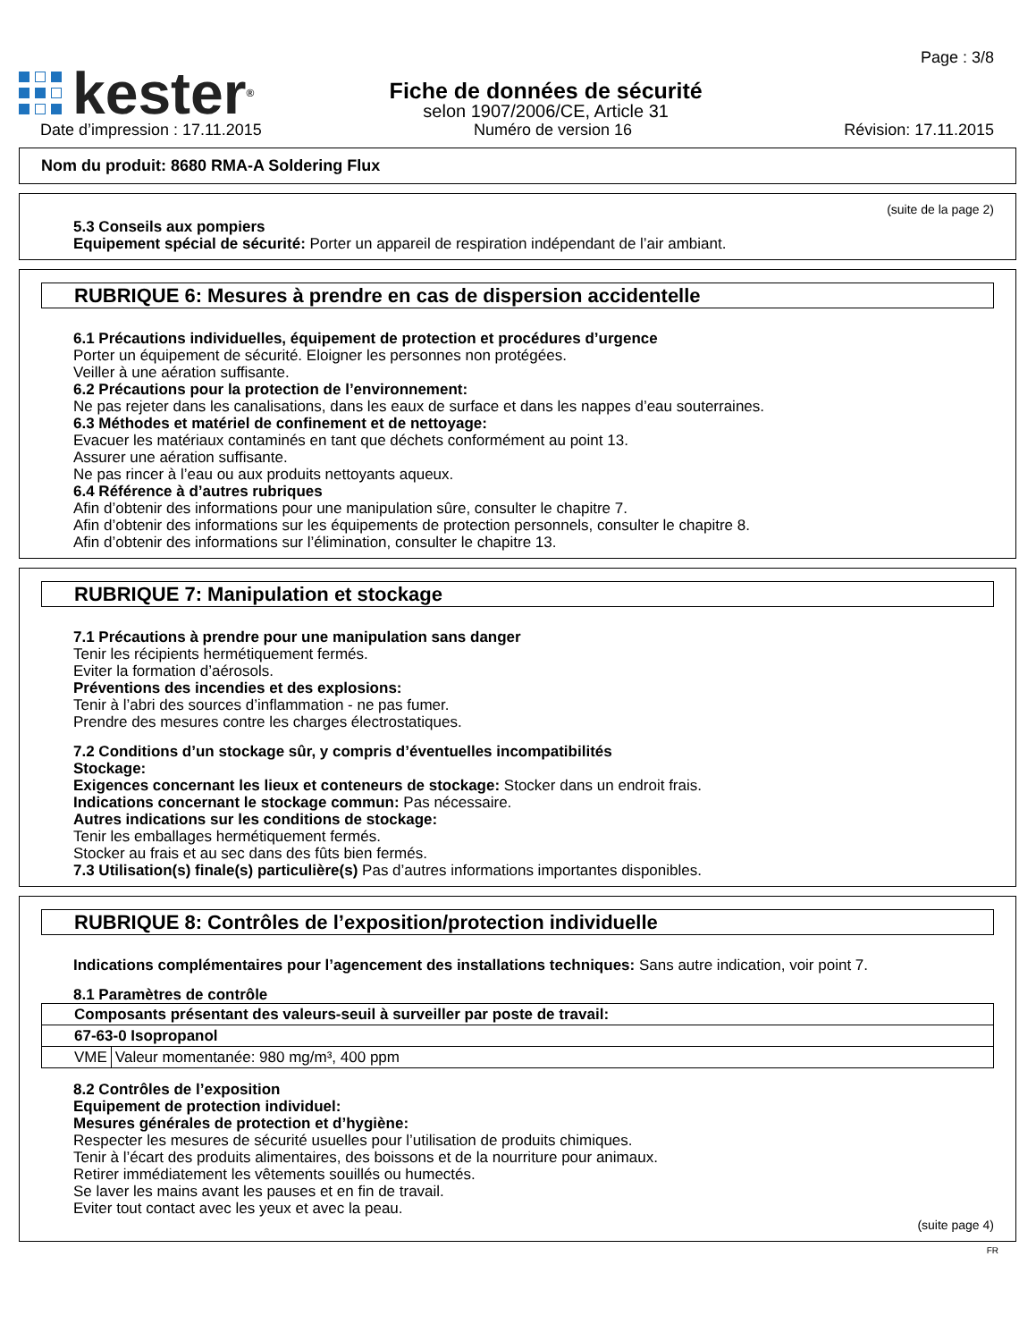Page : 3/8
kester<sup>®</sup>
Fiche de données de sécurité
selon 1907/2006/CE, Article 31
Date d’impression : 17.11.2015 Numéro de version 16 Révision: 17.11.2015
Nom du produit: 8680 RMA-A Soldering Flux
(suite de la page 2)
5.3 Conseils aux pompiers
Equipement spécial de sécurité: Porter un appareil de respiration indépendant de l’air ambiant.
RUBRIQUE 6: Mesures à prendre en cas de dispersion accidentelle
6.1 Précautions individuelles, équipement de protection et procédures d’urgence
Porter un équipement de sécurité. Eloigner les personnes non protégées.
Veiller à une aération suffisante.
6.2 Précautions pour la protection de l’environnement:
Ne pas rejeter dans les canalisations, dans les eaux de surface et dans les nappes d’eau souterraines.
6.3 Méthodes et matériel de confinement et de nettoyage:
Evacuer les matériaux contaminés en tant que déchets conformément au point 13.
Assurer une aération suffisante.
Ne pas rincer à l’eau ou aux produits nettoyants aqueux.
6.4 Référence à d’autres rubriques
Afin d’obtenir des informations pour une manipulation sûre, consulter le chapitre 7.
Afin d’obtenir des informations sur les équipements de protection personnels, consulter le chapitre 8.
Afin d’obtenir des informations sur l’élimination, consulter le chapitre 13.
RUBRIQUE 7: Manipulation et stockage
7.1 Précautions à prendre pour une manipulation sans danger
Tenir les récipients hermétiquement fermés.
Eviter la formation d’aérosols.
Préventions des incendies et des explosions:
Tenir à l’abri des sources d’inflammation - ne pas fumer.
Prendre des mesures contre les charges électrostatiques.
7.2 Conditions d’un stockage sûr, y compris d’éventuelles incompatibilités
Stockage:
Exigences concernant les lieux et conteneurs de stockage: Stocker dans un endroit frais.
Indications concernant le stockage commun: Pas nécessaire.
Autres indications sur les conditions de stockage:
Tenir les emballages hermétiquement fermés.
Stocker au frais et au sec dans des fûts bien fermés.
7.3 Utilisation(s) finale(s) particulière(s) Pas d’autres informations importantes disponibles.
RUBRIQUE 8: Contrôles de l’exposition/protection individuelle
Indications complémentaires pour l’agencement des installations techniques: Sans autre indication, voir point 7.
8.1 Paramètres de contrôle
| Composants présentant des valeurs-seuil à surveiller par poste de travail: | |
| 67-63-0 Isopropanol | |
| VME | Valeur momentanée: 980 mg/m³, 400 ppm |
8.2 Contrôles de l’exposition
Equipement de protection individuel:
Mesures générales de protection et d’hygiène:
Respecter les mesures de sécurité usuelles pour l’utilisation de produits chimiques.
Tenir à l’écart des produits alimentaires, des boissons et de la nourriture pour animaux.
Retirer immédiatement les vêtements souillés ou humectés.
Se laver les mains avant les pauses et en fin de travail.
Eviter tout contact avec les yeux et avec la peau.
(suite page 4)
FR